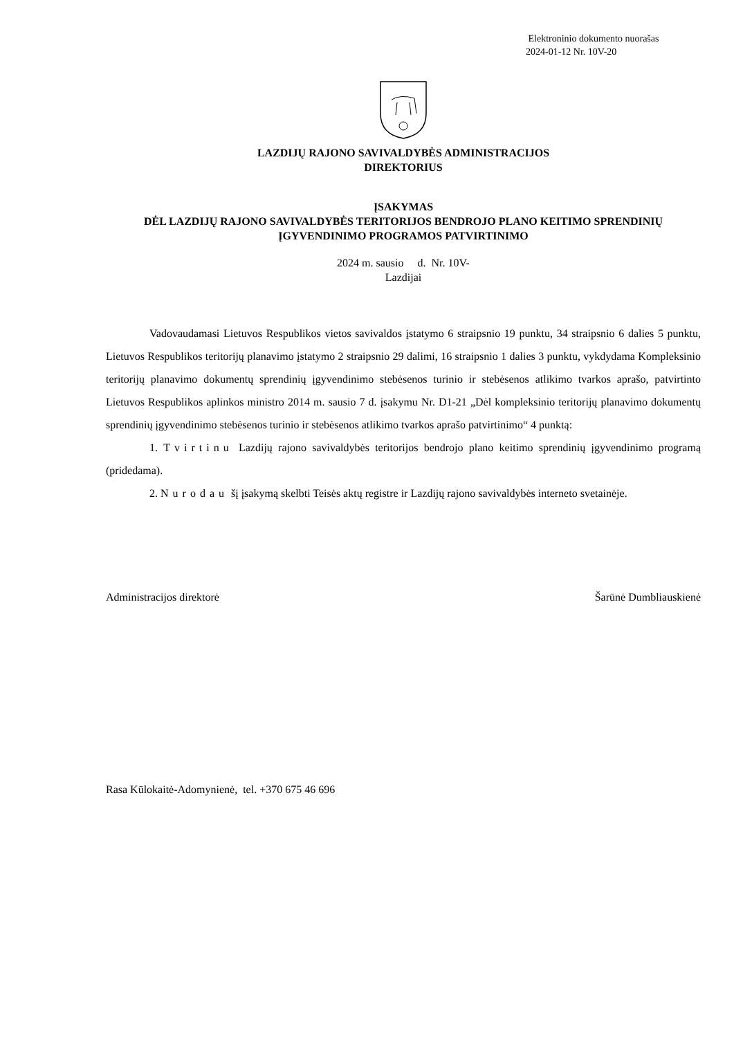Elektroninio dokumento nuorašas
2024-01-12 Nr. 10V-20
LAZDIJŲ RAJONO SAVIVALDYBĖS ADMINISTRACIJOS
DIREKTORIUS
ĮSAKYMAS
DĖL LAZDIJŲ RAJONO SAVIVALDYBĖS TERITORIJOS BENDROJO PLANO KEITIMO SPRENDINIŲ ĮGYVENDINIMO PROGRAMOS PATVIRTINIMO
2024 m. sausio d. Nr. 10V-
Lazdijai
Vadovaudamasi Lietuvos Respublikos vietos savivaldos įstatymo 6 straipsnio 19 punktu, 34 straipsnio 6 dalies 5 punktu, Lietuvos Respublikos teritorijų planavimo įstatymo 2 straipsnio 29 dalimi, 16 straipsnio 1 dalies 3 punktu, vykdydama Kompleksinio teritorijų planavimo dokumentų sprendinių įgyvendinimo stebėsenos turinio ir stebėsenos atlikimo tvarkos aprašo, patvirtinto Lietuvos Respublikos aplinkos ministro 2014 m. sausio 7 d. įsakymu Nr. D1-21 „Dėl kompleksinio teritorijų planavimo dokumentų sprendinių įgyvendinimo stebėsenos turinio ir stebėsenos atlikimo tvarkos aprašo patvirtinimo“ 4 punktą:
1. Tvirtinu Lazdijų rajono savivaldybės teritorijos bendrojo plano keitimo sprendinių įgyvendinimo programą (pridedama).
2. Nurodau šį įsakymą skelbti Teisės aktų registre ir Lazdijų rajono savivaldybės interneto svetainėje.
Administracijos direktorė Šarūnė Dumbliauskienė
Rasa Kūlokaitė-Adomynienė, tel. +370 675 46 696